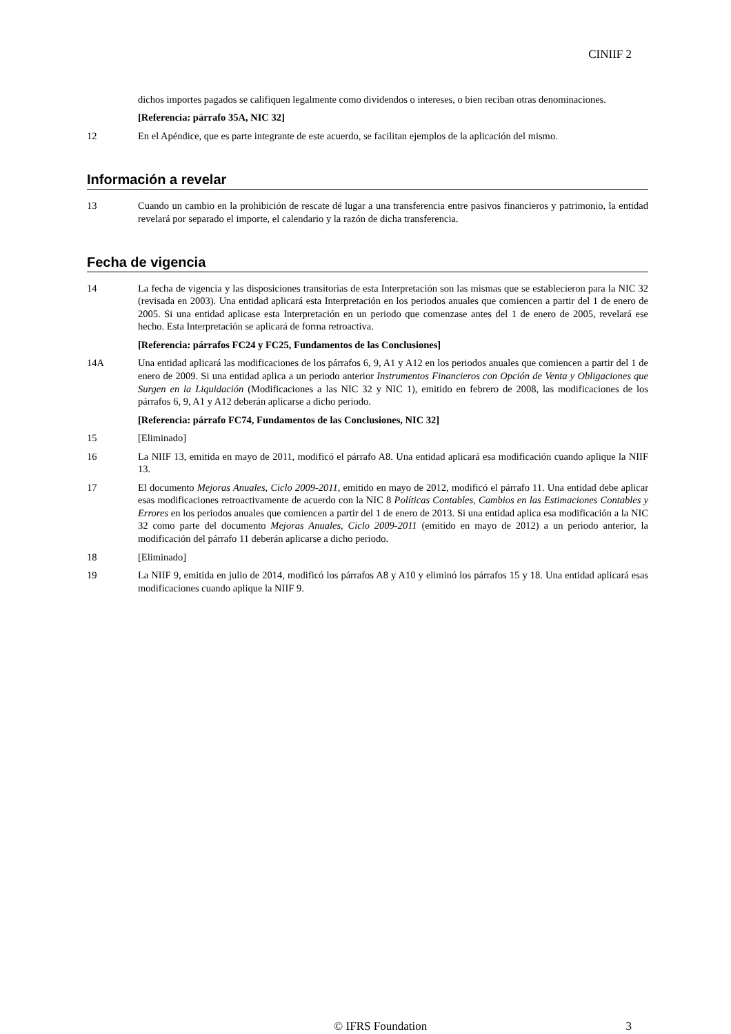CINIIF 2
dichos importes pagados se califiquen legalmente como dividendos o intereses, o bien reciban otras denominaciones.
[Referencia: párrafo 35A, NIC 32]
12 En el Apéndice, que es parte integrante de este acuerdo, se facilitan ejemplos de la aplicación del mismo.
Información a revelar
13 Cuando un cambio en la prohibición de rescate dé lugar a una transferencia entre pasivos financieros y patrimonio, la entidad revelará por separado el importe, el calendario y la razón de dicha transferencia.
Fecha de vigencia
14 La fecha de vigencia y las disposiciones transitorias de esta Interpretación son las mismas que se establecieron para la NIC 32 (revisada en 2003). Una entidad aplicará esta Interpretación en los periodos anuales que comiencen a partir del 1 de enero de 2005. Si una entidad aplicase esta Interpretación en un periodo que comenzase antes del 1 de enero de 2005, revelará ese hecho. Esta Interpretación se aplicará de forma retroactiva.
[Referencia: párrafos FC24 y FC25, Fundamentos de las Conclusiones]
14A Una entidad aplicará las modificaciones de los párrafos 6, 9, A1 y A12 en los periodos anuales que comiencen a partir del 1 de enero de 2009. Si una entidad aplica a un periodo anterior Instrumentos Financieros con Opción de Venta y Obligaciones que Surgen en la Liquidación (Modificaciones a las NIC 32 y NIC 1), emitido en febrero de 2008, las modificaciones de los párrafos 6, 9, A1 y A12 deberán aplicarse a dicho periodo.
[Referencia: párrafo FC74, Fundamentos de las Conclusiones, NIC 32]
15 [Eliminado]
16 La NIIF 13, emitida en mayo de 2011, modificó el párrafo A8. Una entidad aplicará esa modificación cuando aplique la NIIF 13.
17 El documento Mejoras Anuales, Ciclo 2009-2011, emitido en mayo de 2012, modificó el párrafo 11. Una entidad debe aplicar esas modificaciones retroactivamente de acuerdo con la NIC 8 Políticas Contables, Cambios en las Estimaciones Contables y Errores en los periodos anuales que comiencen a partir del 1 de enero de 2013. Si una entidad aplica esa modificación a la NIC 32 como parte del documento Mejoras Anuales, Ciclo 2009-2011 (emitido en mayo de 2012) a un periodo anterior, la modificación del párrafo 11 deberán aplicarse a dicho periodo.
18 [Eliminado]
19 La NIIF 9, emitida en julio de 2014, modificó los párrafos A8 y A10 y eliminó los párrafos 15 y 18. Una entidad aplicará esas modificaciones cuando aplique la NIIF 9.
© IFRS Foundation 3